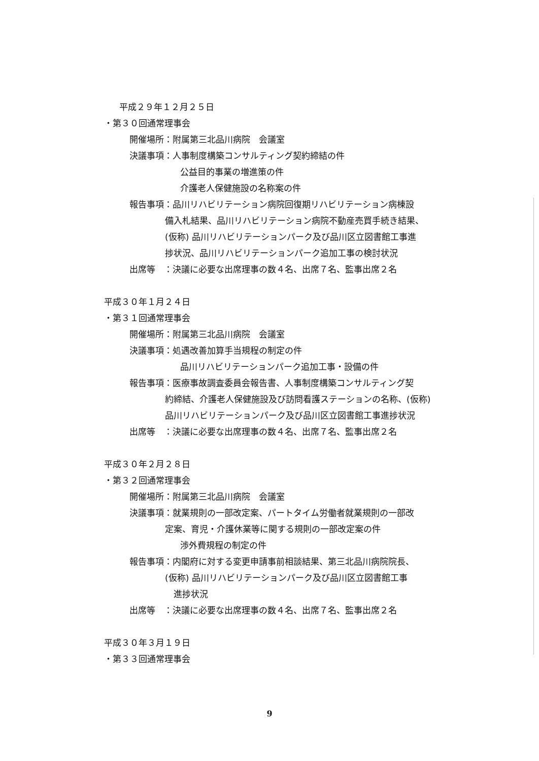平成２９年１２月２５日
・第３０回通常理事会
開催場所：附属第三北品川病院　会議室
決議事項：人事制度構築コンサルティング契約締結の件
公益目的事業の増進策の件
介護老人保健施設の名称案の件
報告事項：品川リハビリテーション病院回復期リハビリテーション病棟設
備入札結果、品川リハビリテーション病院不動産売買手続き結果、
(仮称) 品川リハビリテーションパーク及び品川区立図書館工事進
捗状況、品川リハビリテーションパーク追加工事の検討状況
出席等　：決議に必要な出席理事の数４名、出席７名、監事出席２名
平成３０年１月２４日
・第３１回通常理事会
開催場所：附属第三北品川病院　会議室
決議事項：処遇改善加算手当規程の制定の件
品川リハビリテーションパーク追加工事・設備の件
報告事項：医療事故調査委員会報告書、人事制度構築コンサルティング契
約締結、介護老人保健施設及び訪問看護ステーションの名称、(仮称)
品川リハビリテーションパーク及び品川区立図書館工事進捗状況
出席等　：決議に必要な出席理事の数４名、出席７名、監事出席２名
平成３０年２月２８日
・第３２回通常理事会
開催場所：附属第三北品川病院　会議室
決議事項：就業規則の一部改定案、パートタイム労働者就業規則の一部改
定案、育児・介護休業等に関する規則の一部改定案の件
渉外費規程の制定の件
報告事項：内閣府に対する変更申請事前相談結果、第三北品川病院院長、
(仮称) 品川リハビリテーションパーク及び品川区立図書館工事
　進捗状況
出席等　：決議に必要な出席理事の数４名、出席７名、監事出席２名
平成３０年３月１９日
・第３３回通常理事会
9